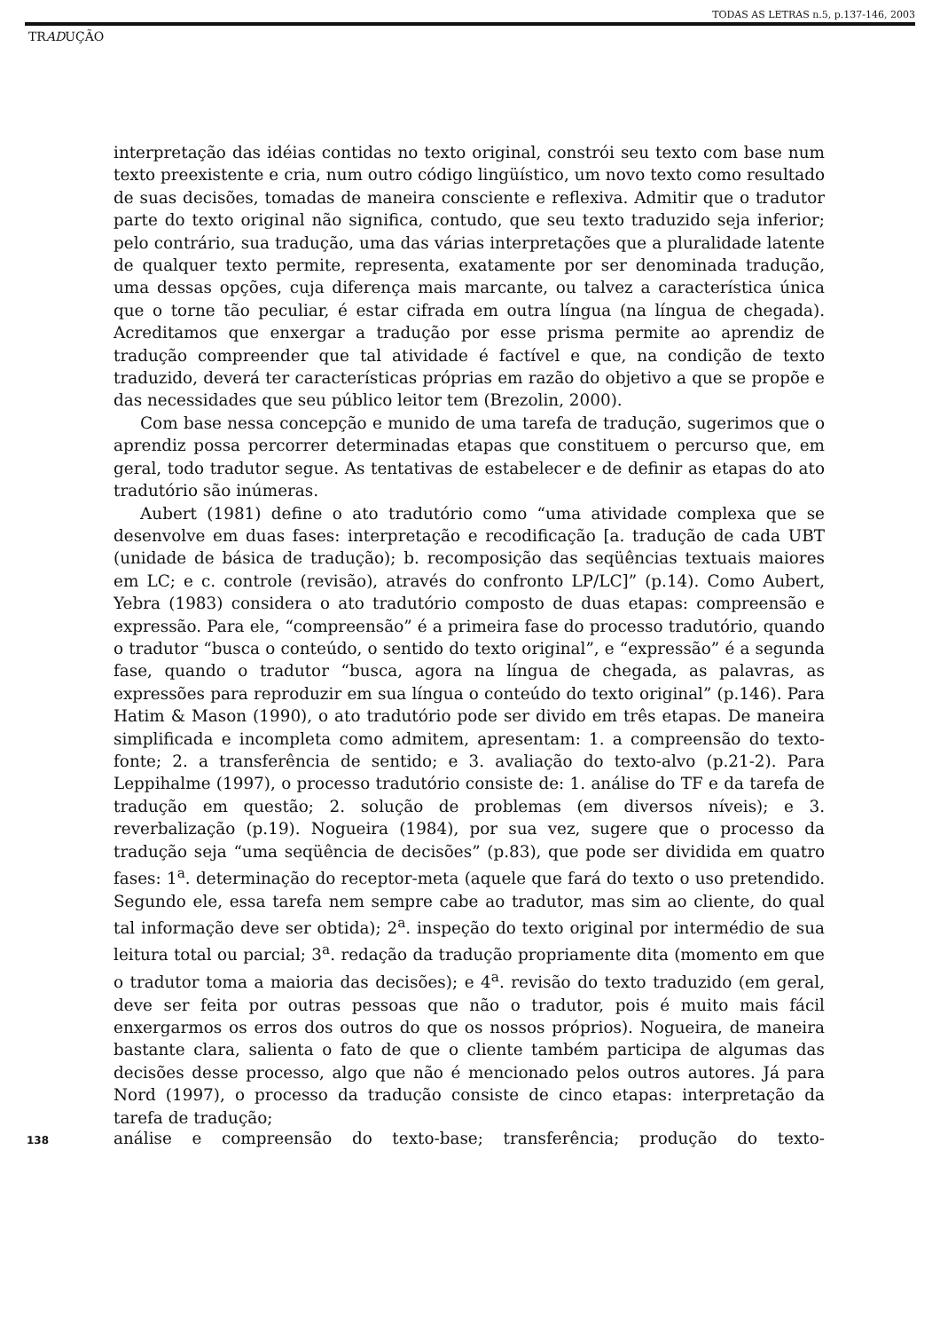TODAS AS LETRAS n.5, p.137-146, 2003
TRADUÇÃO
interpretação das idéias contidas no texto original, constrói seu texto com base num texto preexistente e cria, num outro código lingüístico, um novo texto como resultado de suas decisões, tomadas de maneira consciente e reflexiva. Admitir que o tradutor parte do texto original não significa, contudo, que seu texto traduzido seja inferior; pelo contrário, sua tradução, uma das várias interpretações que a pluralidade latente de qualquer texto permite, representa, exatamente por ser denominada tradução, uma dessas opções, cuja diferença mais marcante, ou talvez a característica única que o torne tão peculiar, é estar cifrada em outra língua (na língua de chegada). Acreditamos que enxergar a tradução por esse prisma permite ao aprendiz de tradução compreender que tal atividade é factível e que, na condição de texto traduzido, deverá ter características próprias em razão do objetivo a que se propõe e das necessidades que seu público leitor tem (Brezolin, 2000).
Com base nessa concepção e munido de uma tarefa de tradução, sugerimos que o aprendiz possa percorrer determinadas etapas que constituem o percurso que, em geral, todo tradutor segue. As tentativas de estabelecer e de definir as etapas do ato tradutório são inúmeras.
Aubert (1981) define o ato tradutório como “uma atividade complexa que se desenvolve em duas fases: interpretação e recodificação [a. tradução de cada UBT (unidade de básica de tradução); b. recomposição das seqüências textuais maiores em LC; e c. controle (revisão), através do confronto LP/LC]” (p.14). Como Aubert, Yebra (1983) considera o ato tradutório composto de duas etapas: compreensão e expressão. Para ele, “compreensão” é a primeira fase do processo tradutório, quando o tradutor “busca o conteúdo, o sentido do texto original”, e “expressão” é a segunda fase, quando o tradutor “busca, agora na língua de chegada, as palavras, as expressões para reproduzir em sua língua o conteúdo do texto original” (p.146). Para Hatim & Mason (1990), o ato tradutório pode ser divido em três etapas. De maneira simplificada e incompleta como admitem, apresentam: 1. a compreensão do texto-fonte; 2. a transferência de sentido; e 3. avaliação do texto-alvo (p.21-2). Para Leppihalme (1997), o processo tradutório consiste de: 1. análise do TF e da tarefa de tradução em questão; 2. solução de problemas (em diversos níveis); e 3. reverbalização (p.19). Nogueira (1984), por sua vez, sugere que o processo da tradução seja “uma seqüência de decisões” (p.83), que pode ser dividida em quatro fases: 1<sup>a</sup>. determinação do receptor-meta (aquele que fará do texto o uso pretendido. Segundo ele, essa tarefa nem sempre cabe ao tradutor, mas sim ao cliente, do qual tal informação deve ser obtida); 2<sup>a</sup>. inspeção do texto original por intermédio de sua leitura total ou parcial; 3<sup>a</sup>. redação da tradução propriamente dita (momento em que o tradutor toma a maioria das decisões); e 4<sup>a</sup>. revisão do texto traduzido (em geral, deve ser feita por outras pessoas que não o tradutor, pois é muito mais fácil enxergarmos os erros dos outros do que os nossos próprios). Nogueira, de maneira bastante clara, salienta o fato de que o cliente também participa de algumas das decisões desse processo, algo que não é mencionado pelos outros autores. Já para Nord (1997), o processo da tradução consiste de cinco etapas: interpretação da tarefa de tradução;
138
análise e compreensão do texto-base; transferência; produção do texto-